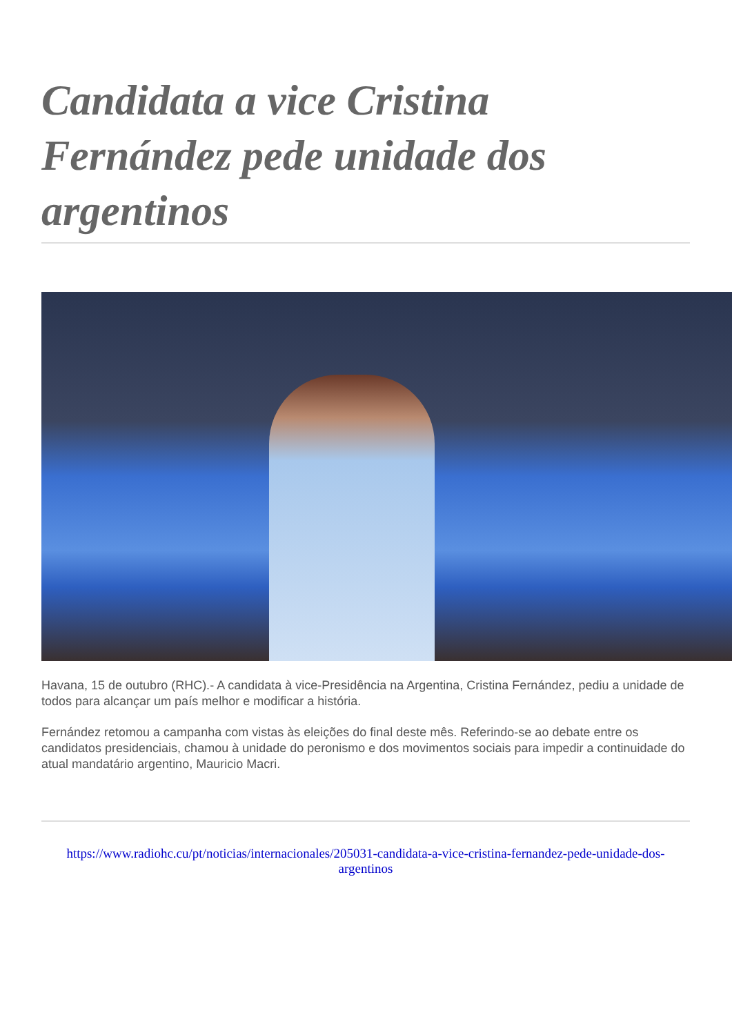Candidata a vice Cristina Fernández pede unidade dos argentinos
Havana, 15 de outubro (RHC).- A candidata à vice-Presidência na Argentina, Cristina Fernández, pediu a unidade de todos para alcançar um país melhor e modificar a história.
Fernández retomou a campanha com vistas às eleições do final deste mês. Referindo-se ao debate entre os candidatos presidenciais, chamou à unidade do peronismo e dos movimentos sociais para impedir a continuidade do atual mandatário argentino, Mauricio Macri.
https://www.radiohc.cu/pt/noticias/internacionales/205031-candidata-a-vice-cristina-fernandez-pede-unidade-dos-argentinos